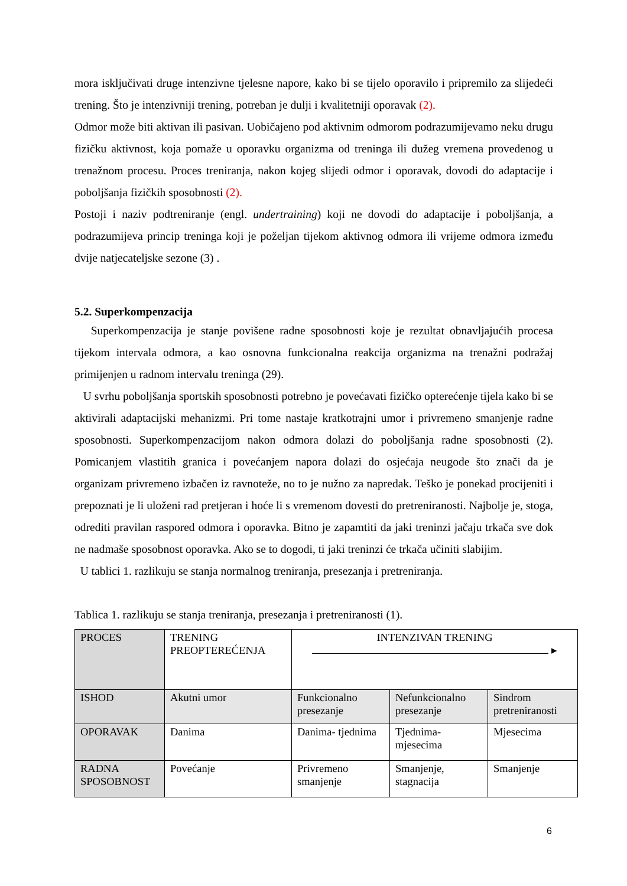mora isključivati druge intenzivne tjelesne napore, kako bi se tijelo oporavilo i pripremilo za slijedeći trening. Što je intenzivniji trening, potreban je dulji i kvalitetniji oporavak (2).
Odmor može biti aktivan ili pasivan. Uobičajeno pod aktivnim odmorom podrazumijevamo neku drugu fizičku aktivnost, koja pomaže u oporavku organizma od treninga ili dužeg vremena provedenog u trenažnom procesu. Proces treniranja, nakon kojeg slijedi odmor i oporavak, dovodi do adaptacije i poboljšanja fizičkih sposobnosti (2).
Postoji i naziv podtreniranje (engl. undertraining) koji ne dovodi do adaptacije i poboljšanja, a podrazumijeva princip treninga koji je poželjan tijekom aktivnog odmora ili vrijeme odmora između dvije natjecateljske sezone (3) .
5.2. Superkompenzacija
Superkompenzacija je stanje povišene radne sposobnosti koje je rezultat obnavljajućih procesa tijekom intervala odmora, a kao osnovna funkcionalna reakcija organizma na trenažni podražaj primijenjen u radnom intervalu treninga (29).
U svrhu poboljšanja sportskih sposobnosti potrebno je povećavati fizičko opterećenje tijela kako bi se aktivirali adaptacijski mehanizmi. Pri tome nastaje kratkotrajni umor i privremeno smanjenje radne sposobnosti. Superkompenzacijom nakon odmora dolazi do poboljšanja radne sposobnosti (2). Pomicanjem vlastitih granica i povećanjem napora dolazi do osjećaja neugode što znači da je organizam privremeno izbačen iz ravnoteže, no to je nužno za napredak. Teško je ponekad procijeniti i prepoznati je li uloženi rad pretjeran i hoće li s vremenom dovesti do pretreniranosti. Najbolje je, stoga, odrediti pravilan raspored odmora i oporavka. Bitno je zapamtiti da jaki treninzi jačaju trkača sve dok ne nadmaše sposobnost oporavka. Ako se to dogodi, ti jaki treninzi će trkača učiniti slabijim.
U tablici 1. razlikuju se stanja normalnog treniranja, presezanja i pretreniranja.
Tablica 1. razlikuju se stanja treniranja, presezanja i pretreniranosti (1).
| PROCES | TRENING PREOPTEREĆENJA | INTENZIVAN TRENING ▸ | | |
| ISHOD | Akutni umor | Funkcionalno presezanje | Nefunkcionalno presezanje | Sindrom pretreniranosti |
| OPORAVAK | Danima | Danima- tjednima | Tjednima- mjesecima | Mjesecima |
| RADNA SPOSOBNOST | Povećanje | Privremeno smanjenje | Smanjenje, stagnacija | Smanjenje |
6